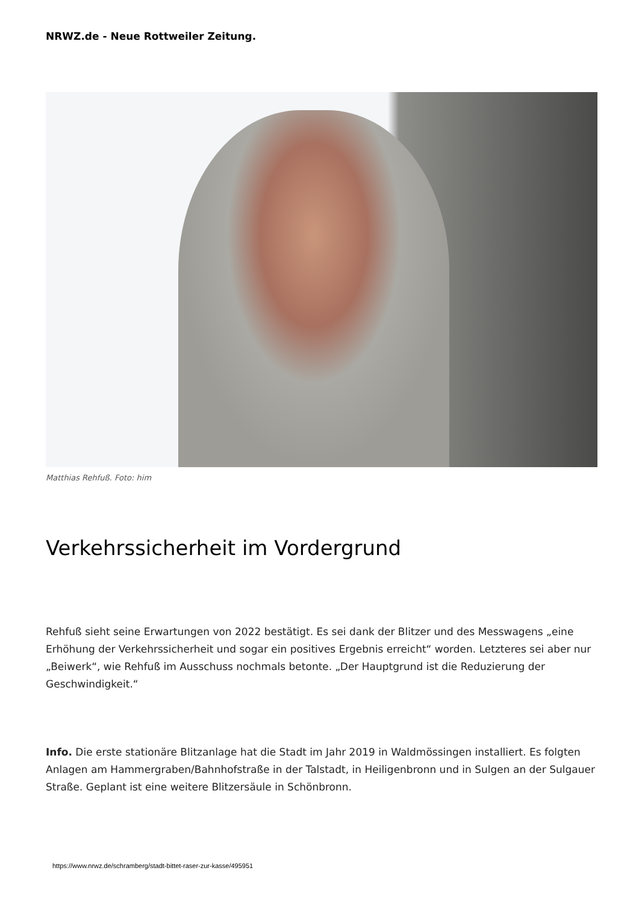NRWZ.de - Neue Rottweiler Zeitung.
Matthias Rehfuß. Foto: him
Verkehrssicherheit im Vordergrund
Rehfuß sieht seine Erwartungen von 2022 bestätigt. Es sei dank der Blitzer und des Messwagens „eine Erhöhung der Verkehrssicherheit und sogar ein positives Ergebnis erreicht“ worden. Letzteres sei aber nur „Beiwerk“, wie Rehfuß im Ausschuss nochmals betonte. „Der Hauptgrund ist die Reduzierung der Geschwindigkeit.“
Info. Die erste stationäre Blitzanlage hat die Stadt im Jahr 2019 in Waldmössingen installiert. Es folgten Anlagen am Hammergraben/Bahnhofstraße in der Talstadt, in Heiligenbronn und in Sulgen an der Sulgauer Straße. Geplant ist eine weitere Blitzersäule in Schönbronn.
https://www.nrwz.de/schramberg/stadt-bittet-raser-zur-kasse/495951